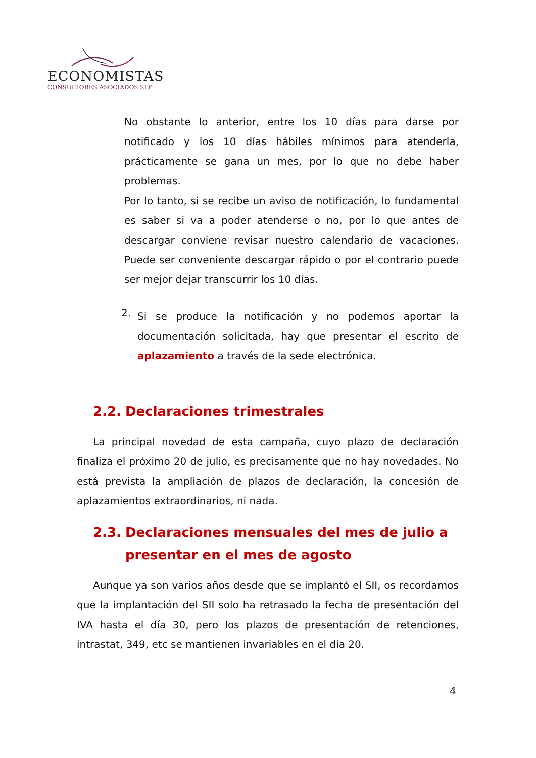ECONOMISTAS
CONSULTORES ASOCIADOS SLP
No obstante lo anterior, entre los 10 días para darse por notificado y los 10 días hábiles mínimos para atenderla, prácticamente se gana un mes, por lo que no debe haber problemas.
Por lo tanto, si se recibe un aviso de notificación, lo fundamental es saber si va a poder atenderse o no, por lo que antes de descargar conviene revisar nuestro calendario de vacaciones. Puede ser conveniente descargar rápido o por el contrario puede ser mejor dejar transcurrir los 10 días.
2.
Si se produce la notificación y no podemos aportar la documentación solicitada, hay que presentar el escrito de aplazamiento a través de la sede electrónica.
2.2. Declaraciones trimestrales
La principal novedad de esta campaña, cuyo plazo de declaración finaliza el próximo 20 de julio, es precisamente que no hay novedades. No está prevista la ampliación de plazos de declaración, la concesión de aplazamientos extraordinarios, ni nada.
2.3. Declaraciones mensuales del mes de julio a presentar en el mes de agosto
Aunque ya son varios años desde que se implantó el SII, os recordamos que la implantación del SII solo ha retrasado la fecha de presentación del IVA hasta el día 30, pero los plazos de presentación de retenciones, intrastat, 349, etc se mantienen invariables en el día 20.
4